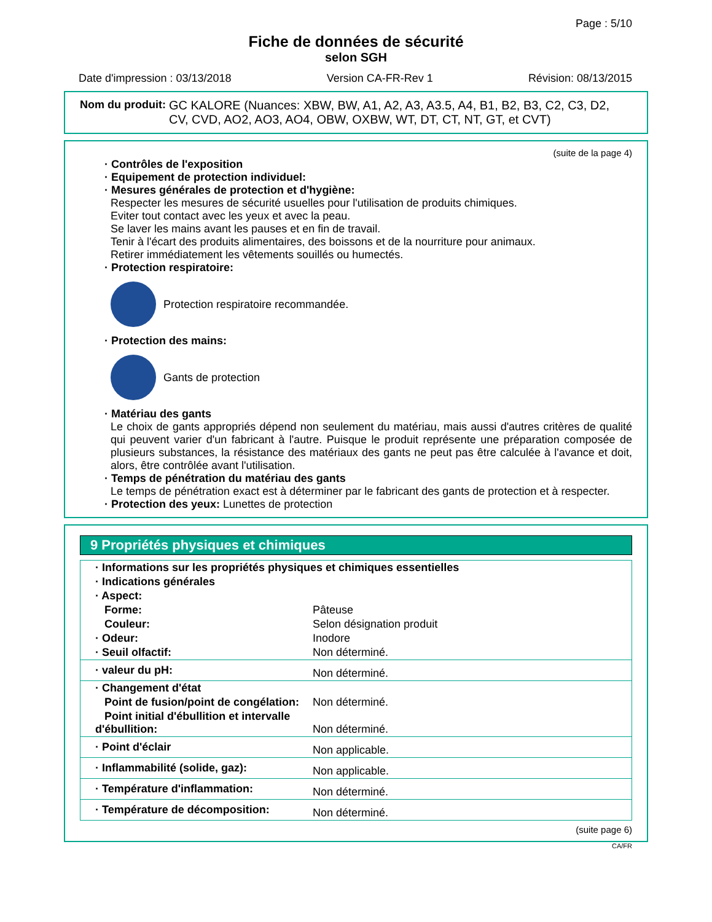Page : 5/10
Fiche de données de sécurité
selon SGH
Date d'impression : 03/13/2018 Version CA-FR-Rev 1 Révision: 08/13/2015
Nom du produit: GC KALORE (Nuances: XBW, BW, A1, A2, A3, A3.5, A4, B1, B2, B3, C2, C3, D2, CV, CVD, AO2, AO3, AO4, OBW, OXBW, WT, DT, CT, NT, GT, et CVT)
(suite de la page 4)
· Contrôles de l'exposition
· Equipement de protection individuel:
· Mesures générales de protection et d'hygiène:
Respecter les mesures de sécurité usuelles pour l'utilisation de produits chimiques.
Eviter tout contact avec les yeux et avec la peau.
Se laver les mains avant les pauses et en fin de travail.
Tenir à l'écart des produits alimentaires, des boissons et de la nourriture pour animaux.
Retirer immédiatement les vêtements souillés ou humectés.
· Protection respiratoire:
Protection respiratoire recommandée.
· Protection des mains:
Gants de protection
· Matériau des gants
Le choix de gants appropriés dépend non seulement du matériau, mais aussi d'autres critères de qualité qui peuvent varier d'un fabricant à l'autre. Puisque le produit représente une préparation composée de plusieurs substances, la résistance des matériaux des gants ne peut pas être calculée à l'avance et doit, alors, être contrôlée avant l'utilisation.
· Temps de pénétration du matériau des gants
Le temps de pénétration exact est à déterminer par le fabricant des gants de protection et à respecter.
· Protection des yeux: Lunettes de protection
9 Propriétés physiques et chimiques
| · Informations sur les propriétés physiques et chimiques essentielles | |
| · Indications générales | |
| · Aspect: | |
| Forme: | Pâteuse |
| Couleur: | Selon désignation produit |
| · Odeur: | Inodore |
| · Seuil olfactif: | Non déterminé. |
| · valeur du pH: | Non déterminé. |
| · Changement d'état | |
| Point de fusion/point de congélation: | Non déterminé. |
| Point initial d'ébullition et intervalle d'ébullition: | Non déterminé. |
| · Point d'éclair | Non applicable. |
| · Inflammabilité (solide, gaz): | Non applicable. |
| · Température d'inflammation: | Non déterminé. |
| · Température de décomposition: | Non déterminé. |
(suite page 6)
CA/FR